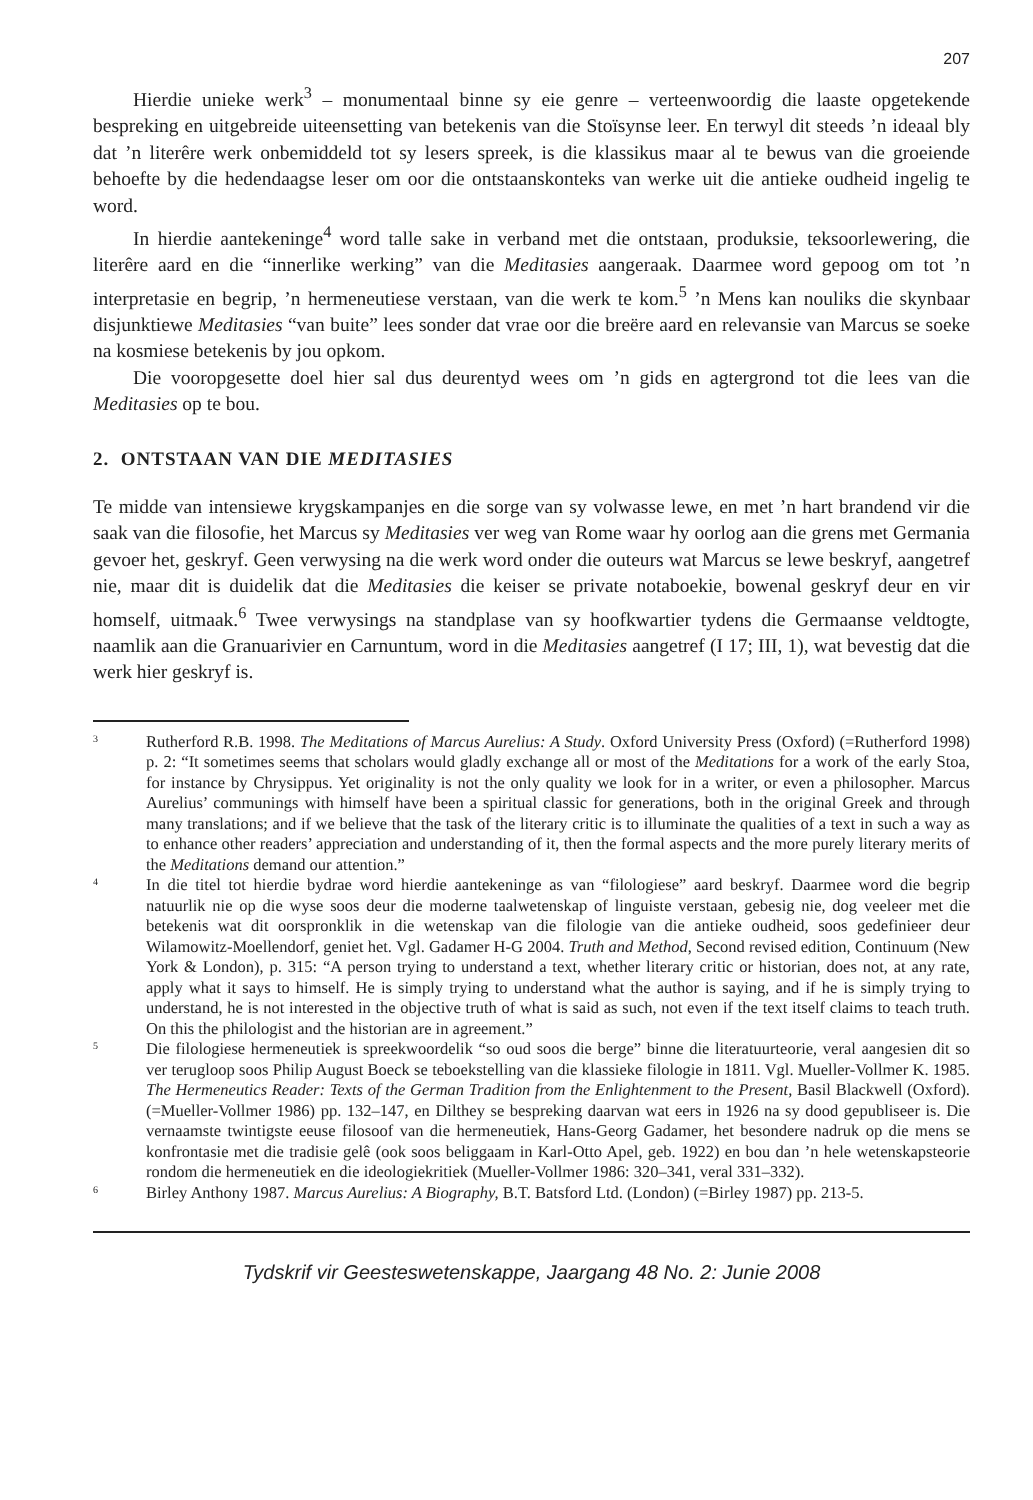207
Hierdie unieke werk<sup>3</sup> – monumentaal binne sy eie genre – verteenwoordig die laaste opgetekende bespreking en uitgebreide uiteensetting van betekenis van die Stoïsynse leer. En terwyl dit steeds ’n ideaal bly dat ’n literêre werk onbemiddeld tot sy lesers spreek, is die klassikus maar al te bewus van die groeiende behoefte by die hedendaagse leser om oor die ontstaanskonteks van werke uit die antieke oudheid ingelig te word.
In hierdie aantekeninge<sup>4</sup> word talle sake in verband met die ontstaan, produksie, teksoorlewering, die literêre aard en die “innerlike werking” van die Meditasies aangeraak. Daarmee word gepoog om tot ’n interpretasie en begrip, ’n hermeneutiese verstaan, van die werk te kom.<sup>5</sup> ’n Mens kan nouliks die skynbaar disjunktiewe Meditasies “van buite” lees sonder dat vrae oor die breëre aard en relevansie van Marcus se soeke na kosmiese betekenis by jou opkom.
Die vooropgesette doel hier sal dus deurentyd wees om ’n gids en agtergrond tot die lees van die Meditasies op te bou.
2. ONTSTAAN VAN DIE MEDITASIES
Te midde van intensiewe krygskampanjes en die sorge van sy volwasse lewe, en met ’n hart brandend vir die saak van die filosofie, het Marcus sy Meditasies ver weg van Rome waar hy oorlog aan die grens met Germania gevoer het, geskryf. Geen verwysing na die werk word onder die outeurs wat Marcus se lewe beskryf, aangetref nie, maar dit is duidelik dat die Meditasies die keiser se private notaboekie, bowenal geskryf deur en vir homself, uitmaak.<sup>6</sup> Twee verwysings na standplase van sy hoofkwartier tydens die Germaanse veldtogte, naamlik aan die Granuarivier en Carnuntum, word in die Meditasies aangetref (I 17; III, 1), wat bevestig dat die werk hier geskryf is.
3
Rutherford R.B. 1998. The Meditations of Marcus Aurelius: A Study. Oxford University Press (Oxford) (=Rutherford 1998) p. 2: “It sometimes seems that scholars would gladly exchange all or most of the Meditations for a work of the early Stoa, for instance by Chrysippus. Yet originality is not the only quality we look for in a writer, or even a philosopher. Marcus Aurelius’ communings with himself have been a spiritual classic for generations, both in the original Greek and through many translations; and if we believe that the task of the literary critic is to illuminate the qualities of a text in such a way as to enhance other readers’ appreciation and understanding of it, then the formal aspects and the more purely literary merits of the Meditations demand our attention.”
4
In die titel tot hierdie bydrae word hierdie aantekeninge as van “filologiese” aard beskryf. Daarmee word die begrip natuurlik nie op die wyse soos deur die moderne taalwetenskap of linguiste verstaan, gebesig nie, dog veeleer met die betekenis wat dit oorspronklik in die wetenskap van die filologie van die antieke oudheid, soos gedefinieer deur Wilamowitz-Moellendorf, geniet het. Vgl. Gadamer H-G 2004. Truth and Method, Second revised edition, Continuum (New York & London), p. 315: “A person trying to understand a text, whether literary critic or historian, does not, at any rate, apply what it says to himself. He is simply trying to understand what the author is saying, and if he is simply trying to understand, he is not interested in the objective truth of what is said as such, not even if the text itself claims to teach truth. On this the philologist and the historian are in agreement.”
5
Die filologiese hermeneutiek is spreekwoordelik “so oud soos die berge” binne die literatuurteorie, veral aangesien dit so ver terugloop soos Philip August Boeck se teboekstelling van die klassieke filologie in 1811. Vgl. Mueller-Vollmer K. 1985. The Hermeneutics Reader: Texts of the German Tradition from the Enlightenment to the Present, Basil Blackwell (Oxford). (=Mueller-Vollmer 1986) pp. 132–147, en Dilthey se bespreking daarvan wat eers in 1926 na sy dood gepubliseer is. Die vernaamste twintigste eeuse filosoof van die hermeneutiek, Hans-Georg Gadamer, het besondere nadruk op die mens se konfrontasie met die tradisie gelê (ook soos beliggaam in Karl-Otto Apel, geb. 1922) en bou dan ’n hele wetenskapsteorie rondom die hermeneutiek en die ideologiekritiek (Mueller-Vollmer 1986: 320–341, veral 331–332).
6
Birley Anthony 1987. Marcus Aurelius: A Biography, B.T. Batsford Ltd. (London) (=Birley 1987) pp. 213-5.
Tydskrif vir Geesteswetenskappe, Jaargang 48 No. 2: Junie 2008